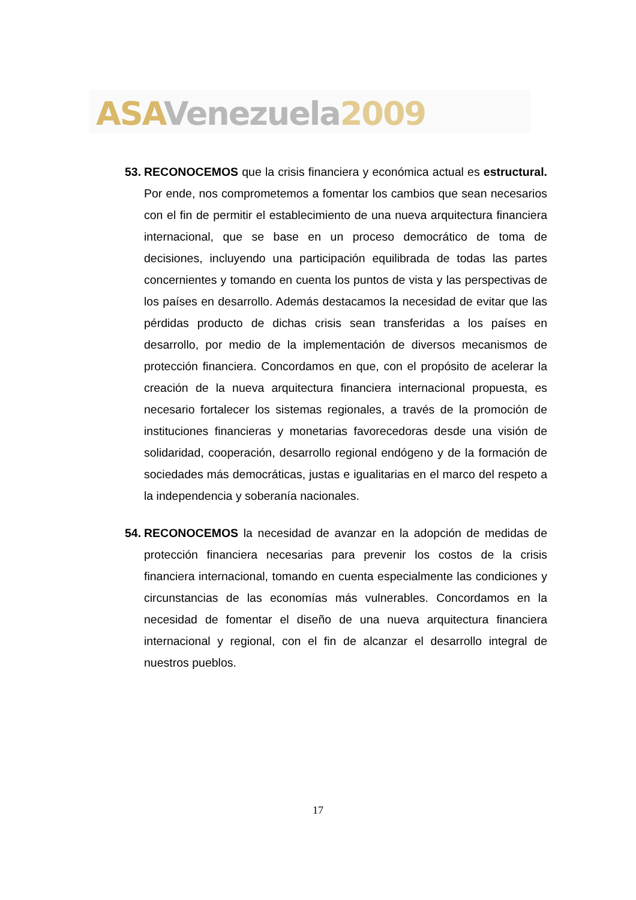ASA Venezuela 2009
53.
RECONOCEMOS que la crisis financiera y económica actual es estructural. Por ende, nos comprometemos a fomentar los cambios que sean necesarios con el fin de permitir el establecimiento de una nueva arquitectura financiera internacional, que se base en un proceso democrático de toma de decisiones, incluyendo una participación equilibrada de todas las partes concernientes y tomando en cuenta los puntos de vista y las perspectivas de los países en desarrollo. Además destacamos la necesidad de evitar que las pérdidas producto de dichas crisis sean transferidas a los países en desarrollo, por medio de la implementación de diversos mecanismos de protección financiera. Concordamos en que, con el propósito de acelerar la creación de la nueva arquitectura financiera internacional propuesta, es necesario fortalecer los sistemas regionales, a través de la promoción de instituciones financieras y monetarias favorecedoras desde una visión de solidaridad, cooperación, desarrollo regional endógeno y de la formación de sociedades más democráticas, justas e igualitarias en el marco del respeto a la independencia y soberanía nacionales.
54.
RECONOCEMOS la necesidad de avanzar en la adopción de medidas de protección financiera necesarias para prevenir los costos de la crisis financiera internacional, tomando en cuenta especialmente las condiciones y circunstancias de las economías más vulnerables. Concordamos en la necesidad de fomentar el diseño de una nueva arquitectura financiera internacional y regional, con el fin de alcanzar el desarrollo integral de nuestros pueblos.
17